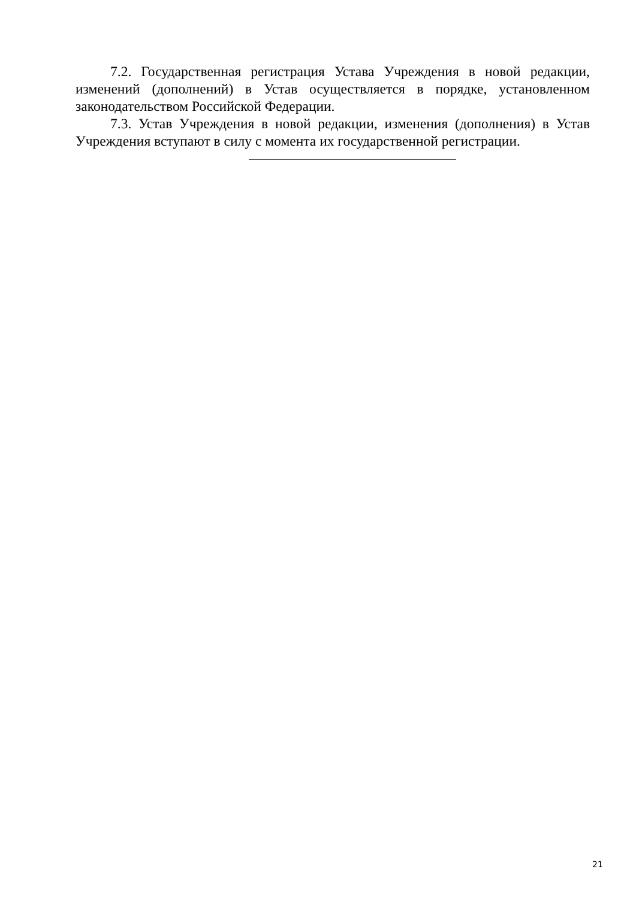7.2. Государственная регистрация Устава Учреждения в новой редакции, изменений (дополнений) в Устав осуществляется в порядке, установленном законодательством Российской Федерации.
7.3. Устав Учреждения в новой редакции, изменения (дополнения) в Устав Учреждения вступают в силу с момента их государственной регистрации.
21